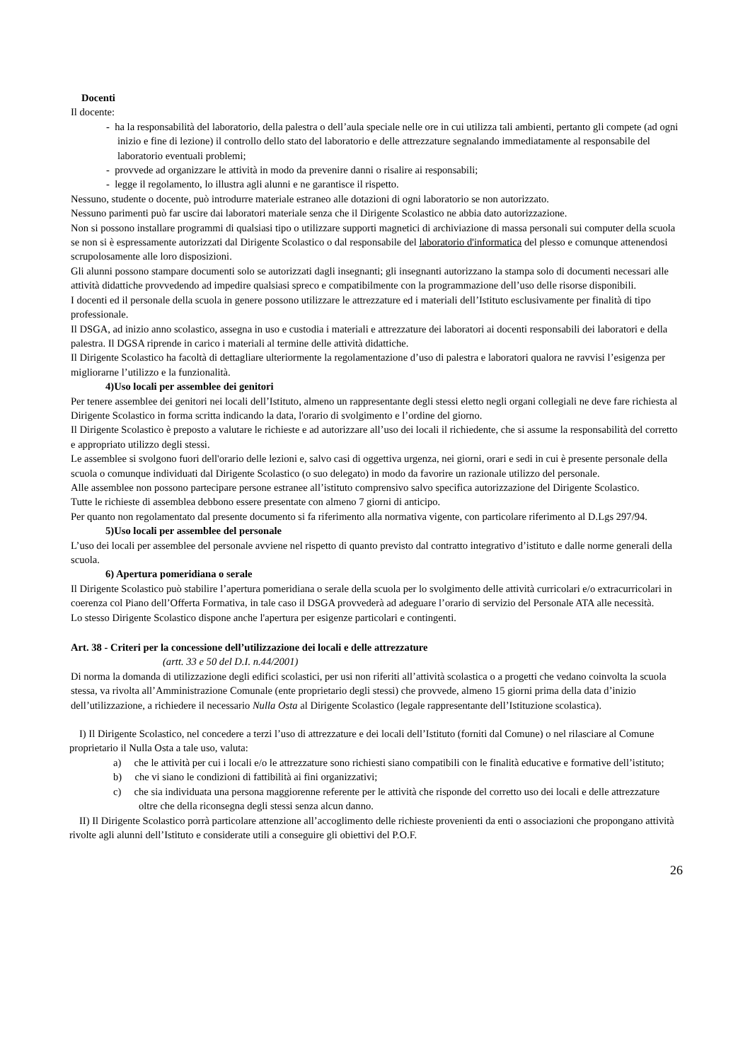Docenti
Il docente:
- ha la responsabilità del laboratorio, della palestra o dell’aula speciale nelle ore in cui utilizza tali ambienti, pertanto gli compete (ad ogni inizio e fine di lezione) il controllo dello stato del laboratorio e delle attrezzature segnalando immediatamente al responsabile del laboratorio eventuali problemi;
- provvede ad organizzare le attività in modo da prevenire danni o risalire ai responsabili;
- legge il regolamento, lo illustra agli alunni e ne garantisce il rispetto.
Nessuno, studente o docente, può introdurre materiale estraneo alle dotazioni di ogni laboratorio se non autorizzato.
Nessuno parimenti può far uscire dai laboratori materiale senza che il Dirigente Scolastico ne abbia dato autorizzazione.
Non si possono installare programmi di qualsiasi tipo o utilizzare supporti magnetici di archiviazione di massa personali sui computer della scuola se non si è espressamente autorizzati dal Dirigente Scolastico o dal responsabile del laboratorio d'informatica del plesso e comunque attenendosi scrupolosamente alle loro disposizioni.
Gli alunni possono stampare documenti solo se autorizzati dagli insegnanti; gli insegnanti autorizzano la stampa solo di documenti necessari alle attività didattiche provvedendo ad impedire qualsiasi spreco e compatibilmente con la programmazione dell’uso delle risorse disponibili.
I docenti ed il personale della scuola in genere possono utilizzare le attrezzature ed i materiali dell’Istituto esclusivamente per finalità di tipo professionale.
Il DSGA, ad inizio anno scolastico, assegna in uso e custodia i materiali e attrezzature dei laboratori ai docenti responsabili dei laboratori e della palestra. Il DGSA riprende in carico i materiali al termine delle attività didattiche.
Il Dirigente Scolastico ha facoltà di dettagliare ulteriormente la regolamentazione d’uso di palestra e laboratori qualora ne ravvisi l’esigenza per migliorarne l’utilizzo e la funzionalità.
4)Uso locali per assemblee dei genitori
Per tenere assemblee dei genitori nei locali dell’Istituto, almeno un rappresentante degli stessi eletto negli organi collegiali ne deve fare richiesta al Dirigente Scolastico in forma scritta indicando la data, l'orario di svolgimento e l’ordine del giorno.
Il Dirigente Scolastico è preposto a valutare le richieste e ad autorizzare all’uso dei locali il richiedente, che si assume la responsabilità del corretto e appropriato utilizzo degli stessi.
Le assemblee si svolgono fuori dell'orario delle lezioni e, salvo casi di oggettiva urgenza, nei giorni, orari e sedi in cui è presente personale della scuola o comunque individuati dal Dirigente Scolastico (o suo delegato) in modo da favorire un razionale utilizzo del personale.
Alle assemblee non possono partecipare persone estranee all’istituto comprensivo salvo specifica autorizzazione del Dirigente Scolastico.
Tutte le richieste di assemblea debbono essere presentate con almeno 7 giorni di anticipo.
Per quanto non regolamentato dal presente documento si fa riferimento alla normativa vigente, con particolare riferimento al D.Lgs 297/94.
5)Uso locali per assemblee del personale
L’uso dei locali per assemblee del personale avviene nel rispetto di quanto previsto dal contratto integrativo d’istituto e dalle norme generali della scuola.
6) Apertura pomeridiana o serale
Il Dirigente Scolastico può stabilire l’apertura pomeridiana o serale della scuola per lo svolgimento delle attività curricolari e/o extracurricolari in coerenza col Piano dell’Offerta Formativa, in tale caso il DSGA provvederà ad adeguare l’orario di servizio del Personale ATA alle necessità.
Lo stesso Dirigente Scolastico dispone anche l'apertura per esigenze particolari e contingenti.
Art. 38 - Criteri per la concessione dell’utilizzazione dei locali e delle attrezzature
(artt. 33 e 50 del D.I. n.44/2001)
Di norma la domanda di utilizzazione degli edifici scolastici, per usi non riferiti all’attività scolastica o a progetti che vedano coinvolta la scuola stessa, va rivolta all’Amministrazione Comunale (ente proprietario degli stessi) che provvede, almeno 15 giorni prima della data d’inizio dell’utilizzazione, a richiedere il necessario Nulla Osta al Dirigente Scolastico (legale rappresentante dell’Istituzione scolastica).
I) Il Dirigente Scolastico, nel concedere a terzi l’uso di attrezzature e dei locali dell’Istituto (forniti dal Comune) o nel rilasciare al Comune proprietario il Nulla Osta a tale uso, valuta:
a) che le attività per cui i locali e/o le attrezzature sono richiesti siano compatibili con le finalità educative e formative dell’istituto;
b) che vi siano le condizioni di fattibilità ai fini organizzativi;
c) che sia individuata una persona maggiorenne referente per le attività che risponde del corretto uso dei locali e delle attrezzature oltre che della riconsegna degli stessi senza alcun danno.
II) Il Dirigente Scolastico porrà particolare attenzione all’accoglimento delle richieste provenienti da enti o associazioni che propongano attività rivolte agli alunni dell’Istituto e considerate utili a conseguire gli obiettivi del P.O.F.
26